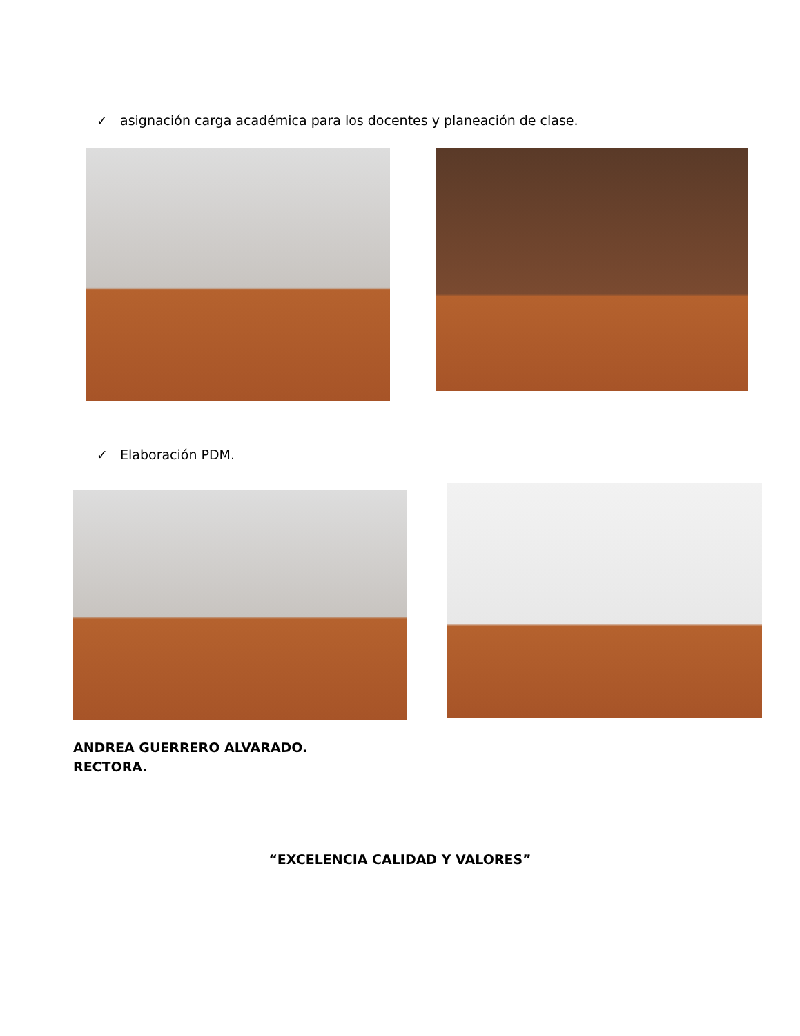✓ asignación carga académica para los docentes y planeación de clase.
✓ Elaboración PDM.
ANDREA GUERRERO ALVARADO.
RECTORA.
“EXCELENCIA CALIDAD Y VALORES”